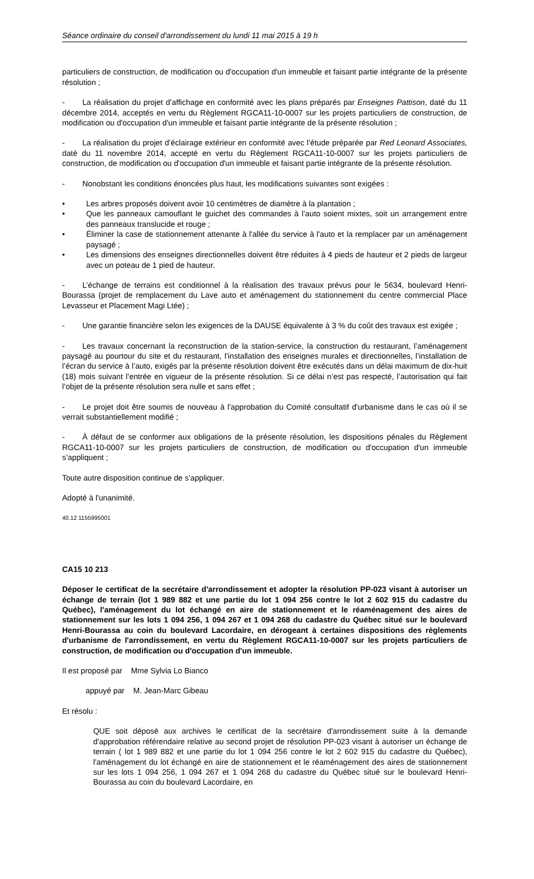Séance ordinaire du conseil d'arrondissement du lundi 11 mai 2015 à 19 h
particuliers de construction, de modification ou d'occupation d'un immeuble et faisant partie intégrante de la présente résolution ;
- La réalisation du projet d’affichage en conformité avec les plans préparés par Enseignes Pattison, daté du 11 décembre 2014, acceptés en vertu du Règlement RGCA11-10-0007 sur les projets particuliers de construction, de modification ou d'occupation d'un immeuble et faisant partie intégrante de la présente résolution ;
- La réalisation du projet d’éclairage extérieur en conformité avec l’étude préparée par Red Leonard Associates, daté du 11 novembre 2014, accepté en vertu du Règlement RGCA11-10-0007 sur les projets particuliers de construction, de modification ou d'occupation d'un immeuble et faisant partie intégrante de la présente résolution.
- Nonobstant les conditions énoncées plus haut, les modifications suivantes sont exigées :
• Les arbres proposés doivent avoir 10 centimètres de diamètre à la plantation ;
• Que les panneaux camouflant le guichet des commandes à l’auto soient mixtes, soit un arrangement entre des panneaux translucide et rouge ;
• Éliminer la case de stationnement attenante à l'allée du service à l'auto et la remplacer par un aménagement paysagé ;
• Les dimensions des enseignes directionnelles doivent être réduites à 4 pieds de hauteur et 2 pieds de largeur avec un poteau de 1 pied de hauteur.
- L’échange de terrains est conditionnel à la réalisation des travaux prévus pour le 5634, boulevard Henri-Bourassa (projet de remplacement du Lave auto et aménagement du stationnement du centre commercial Place Levasseur et Placement Magi Ltée) ;
- Une garantie financière selon les exigences de la DAUSE équivalente à 3 % du coût des travaux est exigée ;
- Les travaux concernant la reconstruction de la station-service, la construction du restaurant, l’aménagement paysagé au pourtour du site et du restaurant, l’installation des enseignes murales et directionnelles, l’installation de l’écran du service à l’auto, exigés par la présente résolution doivent être exécutés dans un délai maximum de dix-huit (18) mois suivant l’entrée en vigueur de la présente résolution. Si ce délai n’est pas respecté, l’autorisation qui fait l’objet de la présente résolution sera nulle et sans effet ;
- Le projet doit être soumis de nouveau à l'approbation du Comité consultatif d'urbanisme dans le cas où il se verrait substantiellement modifié ;
- À défaut de se conformer aux obligations de la présente résolution, les dispositions pénales du Règlement RGCA11-10-0007 sur les projets particuliers de construction, de modification ou d'occupation d'un immeuble s’appliquent ;
Toute autre disposition continue de s’appliquer.
Adopté à l'unanimité.
40.12 1155995001
CA15 10 213
Déposer le certificat de la secrétaire d'arrondissement et adopter la résolution PP-023 visant à autoriser un échange de terrain (lot 1 989 882 et une partie du lot 1 094 256 contre le lot 2 602 915 du cadastre du Québec), l'aménagement du lot échangé en aire de stationnement et le réaménagement des aires de stationnement sur les lots 1 094 256, 1 094 267 et 1 094 268 du cadastre du Québec situé sur le boulevard Henri-Bourassa au coin du boulevard Lacordaire, en dérogeant à certaines dispositions des règlements d'urbanisme de l'arrondissement, en vertu du Règlement RGCA11-10-0007 sur les projets particuliers de construction, de modification ou d'occupation d'un immeuble.
Il est proposé par Mme Sylvia Lo Bianco
appuyé par M. Jean-Marc Gibeau
Et résolu :
QUE soit déposé aux archives le certificat de la secrétaire d'arrondissement suite à la demande d'approbation référendaire relative au second projet de résolution PP-023 visant à autoriser un échange de terrain ( lot 1 989 882 et une partie du lot 1 094 256 contre le lot 2 602 915 du cadastre du Québec), l'aménagement du lot échangé en aire de stationnement et le réaménagement des aires de stationnement sur les lots 1 094 256, 1 094 267 et 1 094 268 du cadastre du Québec situé sur le boulevard Henri-Bourassa au coin du boulevard Lacordaire, en